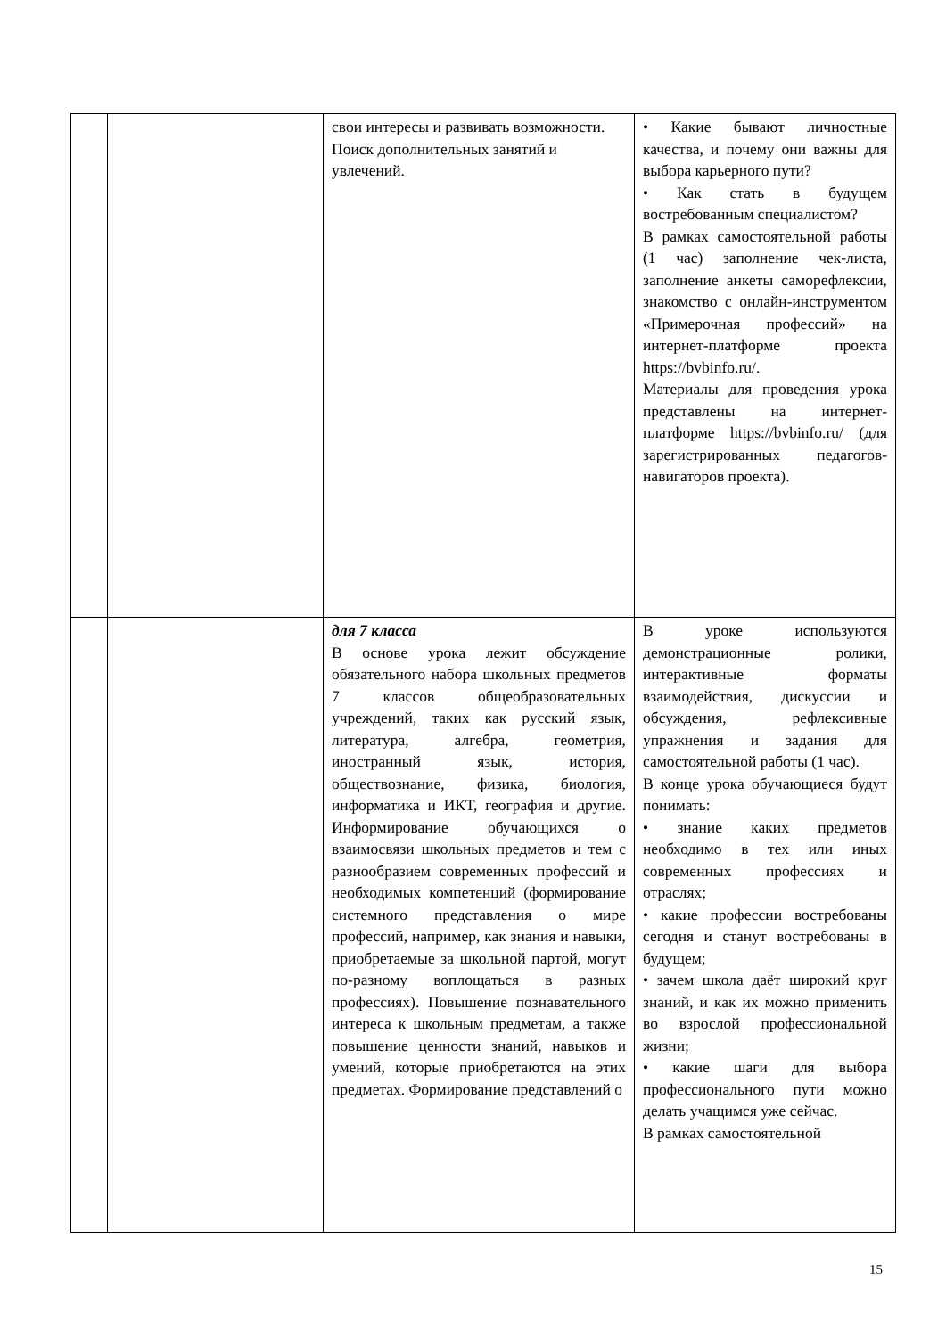| | | свои интересы и развивать возможности. Поиск дополнительных занятий и увлечений. | • Какие бывают личностные качества, и почему они важны для выбора карьерного пути? • Как стать в будущем востребованным специалистом? В рамках самостоятельной работы (1 час) заполнение чек-листа, заполнение анкеты саморефлексии, знакомство с онлайн-инструментом «Примерочная профессий» на интернет-платформе проекта https://bvbinfo.ru/. Материалы для проведения урока представлены на интернет-платформе https://bvbinfo.ru/ (для зарегистрированных педагогов-навигаторов проекта). |
| | | для 7 класса В основе урока лежит обсуждение обязательного набора школьных предметов 7 классов общеобразовательных учреждений, таких как русский язык, литература, алгебра, геометрия, иностранный язык, история, обществознание, физика, биология, информатика и ИКТ, география и другие. Информирование обучающихся о взаимосвязи школьных предметов и тем с разнообразием современных профессий и необходимых компетенций (формирование системного представления о мире профессий, например, как знания и навыки, приобретаемые за школьной партой, могут по-разному воплощаться в разных профессиях). Повышение познавательного интереса к школьным предметам, а также повышение ценности знаний, навыков и умений, которые приобретаются на этих предметах. Формирование представлений о | В уроке используются демонстрационные ролики, интерактивные форматы взаимодействия, дискуссии и обсуждения, рефлексивные упражнения и задания для самостоятельной работы (1 час). В конце урока обучающиеся будут понимать: • знание каких предметов необходимо в тех или иных современных профессиях и отраслях; • какие профессии востребованы сегодня и станут востребованы в будущем; • зачем школа даёт широкий круг знаний, и как их можно применить во взрослой профессиональной жизни; • какие шаги для выбора профессионального пути можно делать учащимся уже сейчас. В рамках самостоятельной |
15